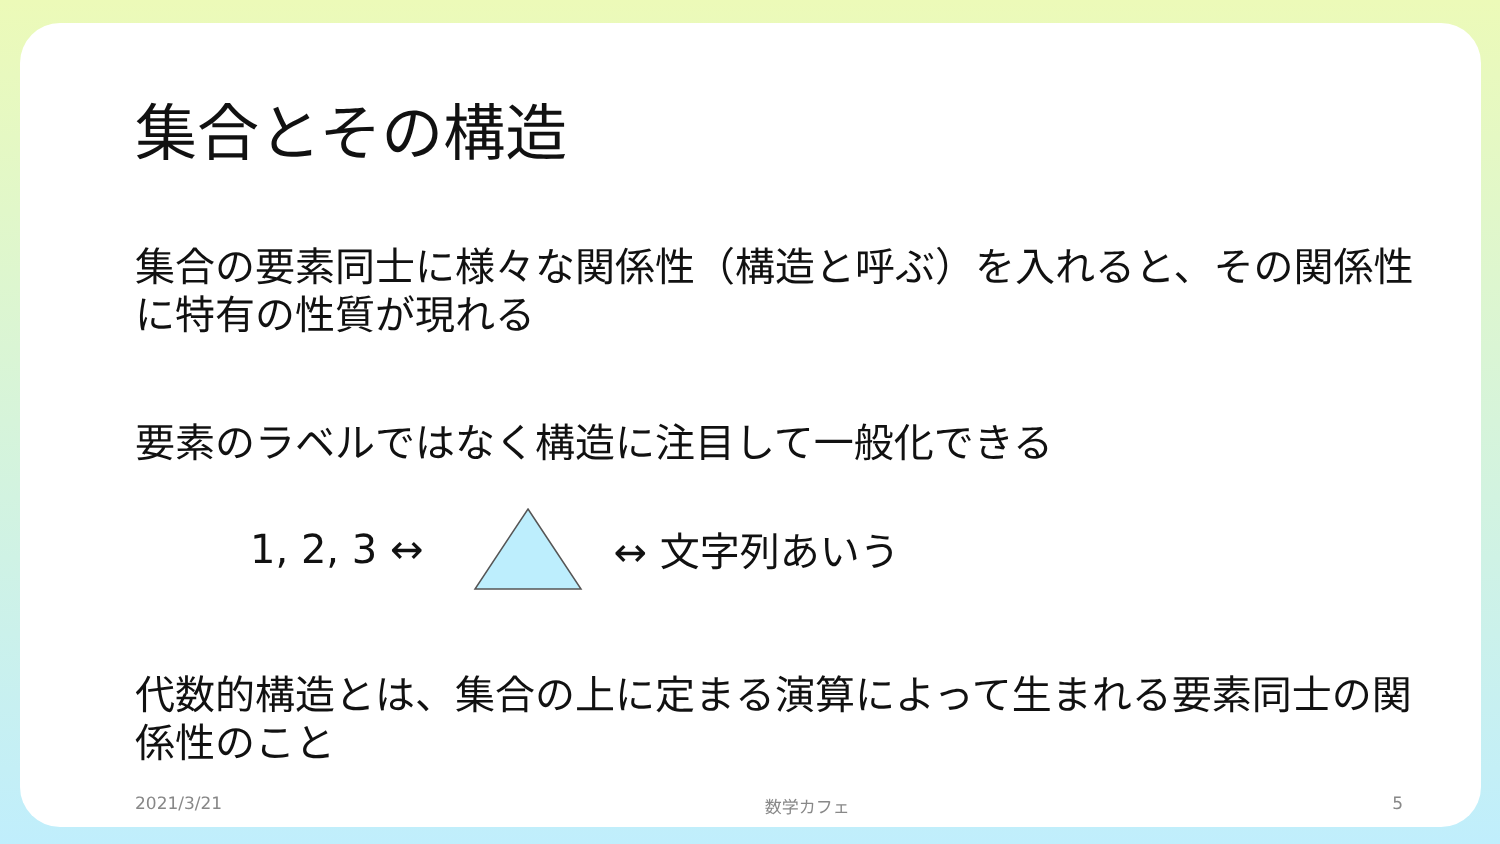集合とその構造
集合の要素同士に様々な関係性（構造と呼ぶ）を入れると、その関係性に特有の性質が現れる
要素のラベルではなく構造に注目して一般化できる
1, 2, 3 ↔ ↔ 文字列あいう
代数的構造とは、集合の上に定まる演算によって生まれる要素同士の関係性のこと
2021/3/21 数学カフェ 5